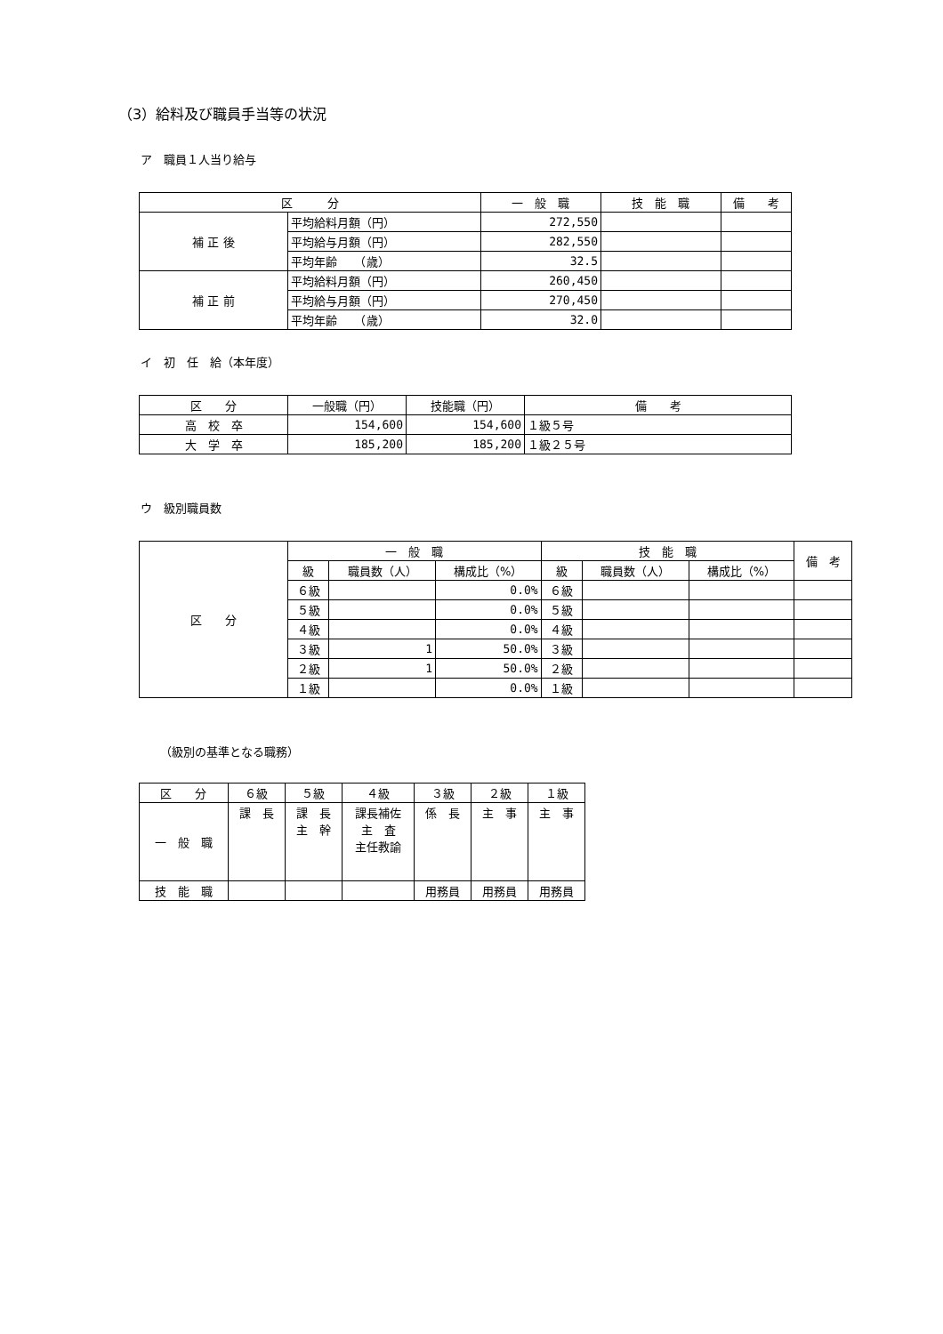（3）給料及び職員手当等の状況
ア　職員１人当り給与
| 区 分 | | 一 般 職 | 技 能 職 | 備 考 |
| --- | --- | --- | --- | --- |
| 補 正 後 | 平均給料月額（円） | 272,550 | | |
| | 平均給与月額（円） | 282,550 | | |
| | 平均年齢 （歳） | 32.5 | | |
| 補 正 前 | 平均給料月額（円） | 260,450 | | |
| | 平均給与月額（円） | 270,450 | | |
| | 平均年齢 （歳） | 32.0 | | |
イ　初　任　給（本年度）
| 区 分 | 一般職（円） | 技能職（円） | 備 考 |
| --- | --- | --- | --- |
| 高 校 卒 | 154,600 | 154,600 | １級５号 |
| 大 学 卒 | 185,200 | 185,200 | １級２５号 |
ウ　級別職員数
| 区 分 | 一 般 職 | | | 技 能 職 | | | 備 考 |
| | 級 | 職員数（人） | 構成比（%） | 級 | 職員数（人） | 構成比（%） | |
| | ６級 | | 0.0% | ６級 | | | |
| | ５級 | | 0.0% | ５級 | | | |
| | ４級 | | 0.0% | ４級 | | | |
| | ３級 | 1 | 50.0% | ３級 | | | |
| | ２級 | 1 | 50.0% | ２級 | | | |
| | １級 | | 0.0% | １級 | | | |
（級別の基準となる職務）
| 区 分 | ６級 | ５級 | ４級 | ３級 | ２級 | １級 |
| --- | --- | --- | --- | --- | --- | --- |
| 一 般 職 | 課 長 | 課 長 主 幹 | 課長補佐 主 査 主任教諭 | 係 長 | 主 事 | 主 事 |
| 技 能 職 | | | | 用務員 | 用務員 | 用務員 |